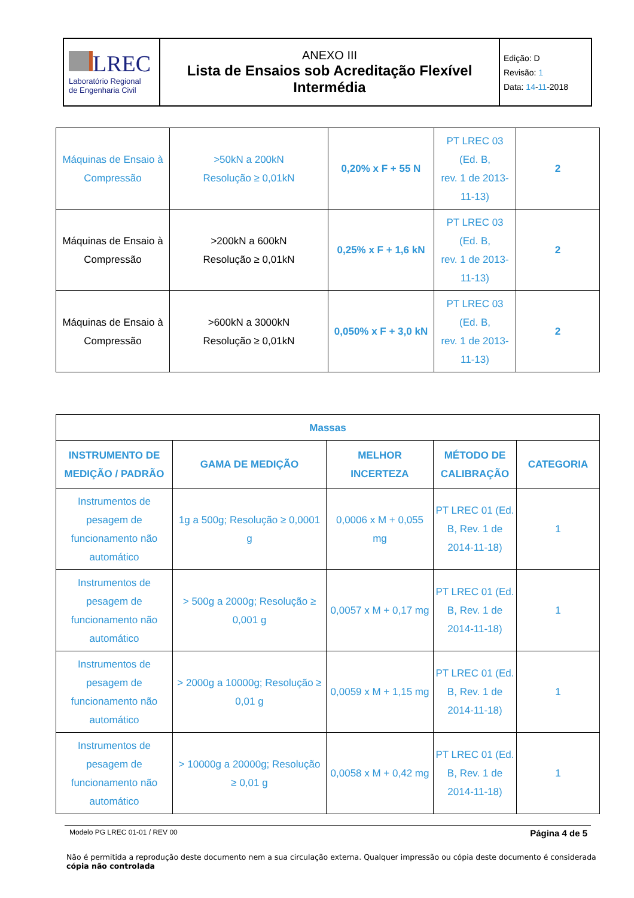| LREC Laboratório Regional de Engenharia Civil | ANEXO III Lista de Ensaios sob Acreditação Flexível Intermédia | Edição: D Revisão: 1 Data: 14 - 11 -2018 |
| Máquinas de Ensaio à Compressão | >50kN a 200kN Resolução ≥ 0,01kN | 0,20% x F + 55 N | PT LREC 03 (Ed. B, rev. 1 de 2013- 11-13) | 2 |
| Máquinas de Ensaio à Compressão | >200kN a 600kN Resolução ≥ 0,01kN | 0,25% x F + 1,6 kN | PT LREC 03 (Ed. B, rev. 1 de 2013- 11-13) | 2 |
| Máquinas de Ensaio à Compressão | >600kN a 3000kN Resolução ≥ 0,01kN | 0,050% x F + 3,0 kN | PT LREC 03 (Ed. B, rev. 1 de 2013- 11-13) | 2 |
| Massas | | | | |
| INSTRUMENTO DE MEDIÇÃO / PADRÃO | GAMA DE MEDIÇÃO | MELHOR INCERTEZA | MÉTODO DE CALIBRAÇÃO | CATEGORIA |
| Instrumentos de pesagem de funcionamento não automático | 1g a 500g; Resolução ≥ 0,0001 g | 0,0006 x M + 0,055 mg | PT LREC 01 (Ed. B, Rev. 1 de 2014-11-18) | 1 |
| Instrumentos de pesagem de funcionamento não automático | > 500g a 2000g; Resolução ≥ 0,001 g | 0,0057 x M + 0,17 mg | PT LREC 01 (Ed. B, Rev. 1 de 2014-11-18) | 1 |
| Instrumentos de pesagem de funcionamento não automático | > 2000g a 10000g; Resolução ≥ 0,01 g | 0,0059 x M + 1,15 mg | PT LREC 01 (Ed. B, Rev. 1 de 2014-11-18) | 1 |
| Instrumentos de pesagem de funcionamento não automático | > 10000g a 20000g; Resolução ≥ 0,01 g | 0,0058 x M + 0,42 mg | PT LREC 01 (Ed. B, Rev. 1 de 2014-11-18) | 1 |
Modelo PG LREC 01-01 / REV 00 Página 4 de 5
Não é permitida a reprodução deste documento nem a sua circulação externa. Qualquer impressão ou cópia deste documento é considerada cópia não controlada